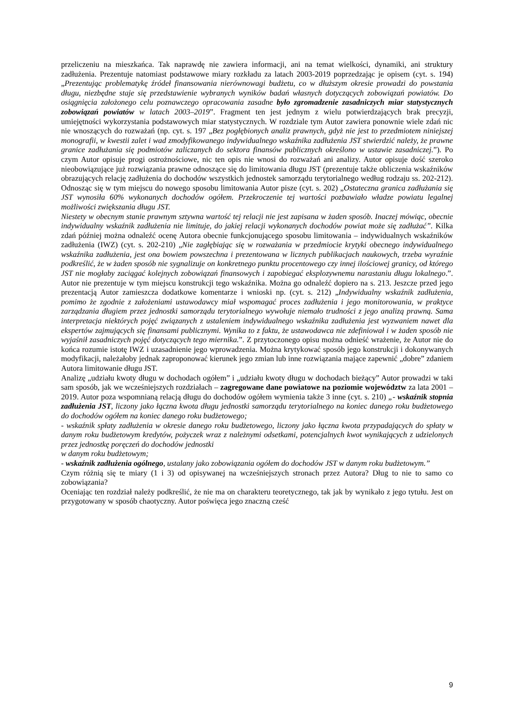przeliczeniu na mieszkańca. Tak naprawdę nie zawiera informacji, ani na temat wielkości, dynamiki, ani struktury zadłużenia. Prezentuje natomiast podstawowe miary rozkładu za latach 2003-2019 poprzedzając je opisem (cyt. s. 194) „Prezentując problematykę źródeł finansowania nierównowagi budżetu, co w dłuższym okresie prowadzi do powstania długu, niezbędne staje się przedstawienie wybranych wyników badań własnych dotyczących zobowiązań powiatów. Do osiągnięcia założonego celu poznawczego opracowania zasadne było zgromadzenie zasadniczych miar statystycznych zobowiązań powiatów w latach 2003–2019”. Fragment ten jest jednym z wielu potwierdzających brak precyzji, umiejętności wykorzystania podstawowych miar statystycznych. W rozdziale tym Autor zawiera ponownie wiele zdań nic nie wnoszących do rozważań (np. cyt. s. 197 „Bez pogłębionych analiz prawnych, gdyż nie jest to przedmiotem niniejszej monografii, w kwestii zalet i wad zmodyfikowanego indywidualnego wskaźnika zadłużenia JST stwierdzić należy, że prawne granice zadłużania się podmiotów zaliczanych do sektora finansów publicznych określono w ustawie zasadniczej.”). Po czym Autor opisuje progi ostrożnościowe, nic ten opis nie wnosi do rozważań ani analizy. Autor opisuje dość szeroko nieobowiązujące już rozwiązania prawne odnoszące się do limitowania długu JST (prezentuje także obliczenia wskaźników obrazujących relację zadłużenia do dochodów wszystkich jednostek samorządu terytorialnego według rodzaju ss. 202-212). Odnosząc się w tym miejscu do nowego sposobu limitowania Autor pisze (cyt. s. 202) „Ostateczna granica zadłużania się JST wynosiła 60% wykonanych dochodów ogółem. Przekroczenie tej wartości pozbawiało władze powiatu legalnej możliwości zwiększania długu JST.
Niestety w obecnym stanie prawnym sztywna wartość tej relacji nie jest zapisana w żaden sposób. Inaczej mówiąc, obecnie indywidualny wskaźnik zadłużenia nie limituje, do jakiej relacji wykonanych dochodów powiat może się zadłużać”. Kilka zdań później można odnaleźć ocenę Autora obecnie funkcjonującego sposobu limitowania – indywidualnych wskaźników zadłużenia (IWZ) (cyt. s. 202-210) „Nie zagłębiając się w rozważania w przedmiocie krytyki obecnego indywidualnego wskaźnika zadłużenia, jest ona bowiem powszechna i prezentowana w licznych publikacjach naukowych, trzeba wyraźnie podkreślić, że w żaden sposób nie sygnalizuje on konkretnego punktu procentowego czy innej ilościowej granicy, od którego JST nie mogłaby zaciągać kolejnych zobowiązań finansowych i zapobiegać eksplozywnemu narastaniu długu lokalnego.”. Autor nie prezentuje w tym miejscu konstrukcji tego wskaźnika. Można go odnaleźć dopiero na s. 213. Jeszcze przed jego prezentacją Autor zamieszcza dodatkowe komentarze i wnioski np. (cyt. s. 212) „Indywidualny wskaźnik zadłużenia, pomimo że zgodnie z założeniami ustawodawcy miał wspomagać proces zadłużenia i jego monitorowania, w praktyce zarządzania długiem przez jednostki samorządu terytorialnego wywołuje niemało trudności z jego analizą prawną. Sama interpretacja niektórych pojęć związanych z ustaleniem indywidualnego wskaźnika zadłużenia jest wyzwaniem nawet dla ekspertów zajmujących się finansami publicznymi. Wynika to z faktu, że ustawodawca nie zdefiniował i w żaden sposób nie wyjaśnił zasadniczych pojęć dotyczących tego miernika.”. Z przytoczonego opisu można odnieść wrażenie, że Autor nie do końca rozumie istotę IWZ i uzasadnienie jego wprowadzenia. Można krytykować sposób jego konstrukcji i dokonywanych modyfikacji, należałoby jednak zaproponować kierunek jego zmian lub inne rozwiązania mające zapewnić „dobre” zdaniem Autora limitowanie długu JST.
Analizę „udziału kwoty długu w dochodach ogółem” i „udziału kwoty długu w dochodach bieżący” Autor prowadzi w taki sam sposób, jak we wcześniejszych rozdziałach – zagregowane dane powiatowe na poziomie województw za lata 2001 – 2019. Autor poza wspomnianą relacją długu do dochodów ogółem wymienia także 3 inne (cyt. s. 210) „- wskaźnik stopnia zadłużenia JST, liczony jako łączna kwota długu jednostki samorządu terytorialnego na koniec danego roku budżetowego do dochodów ogółem na koniec danego roku budżetowego;
- wskaźnik spłaty zadłużenia w okresie danego roku budżetowego, liczony jako łączna kwota przypadających do spłaty w danym roku budżetowym kredytów, pożyczek wraz z należnymi odsetkami, potencjalnych kwot wynikających z udzielonych przez jednostkę poręczeń do dochodów jednostki
w danym roku budżetowym;
- wskaźnik zadłużenia ogólnego, ustalany jako zobowiązania ogółem do dochodów JST w danym roku budżetowym.”
Czym różnią się te miary (1 i 3) od opisywanej na wcześniejszych stronach przez Autora? Dług to nie to samo co zobowiązania?
Oceniając ten rozdział należy podkreślić, że nie ma on charakteru teoretycznego, tak jak by wynikało z jego tytułu. Jest on przygotowany w sposób chaotyczny. Autor poświęca jego znaczną cześć
9